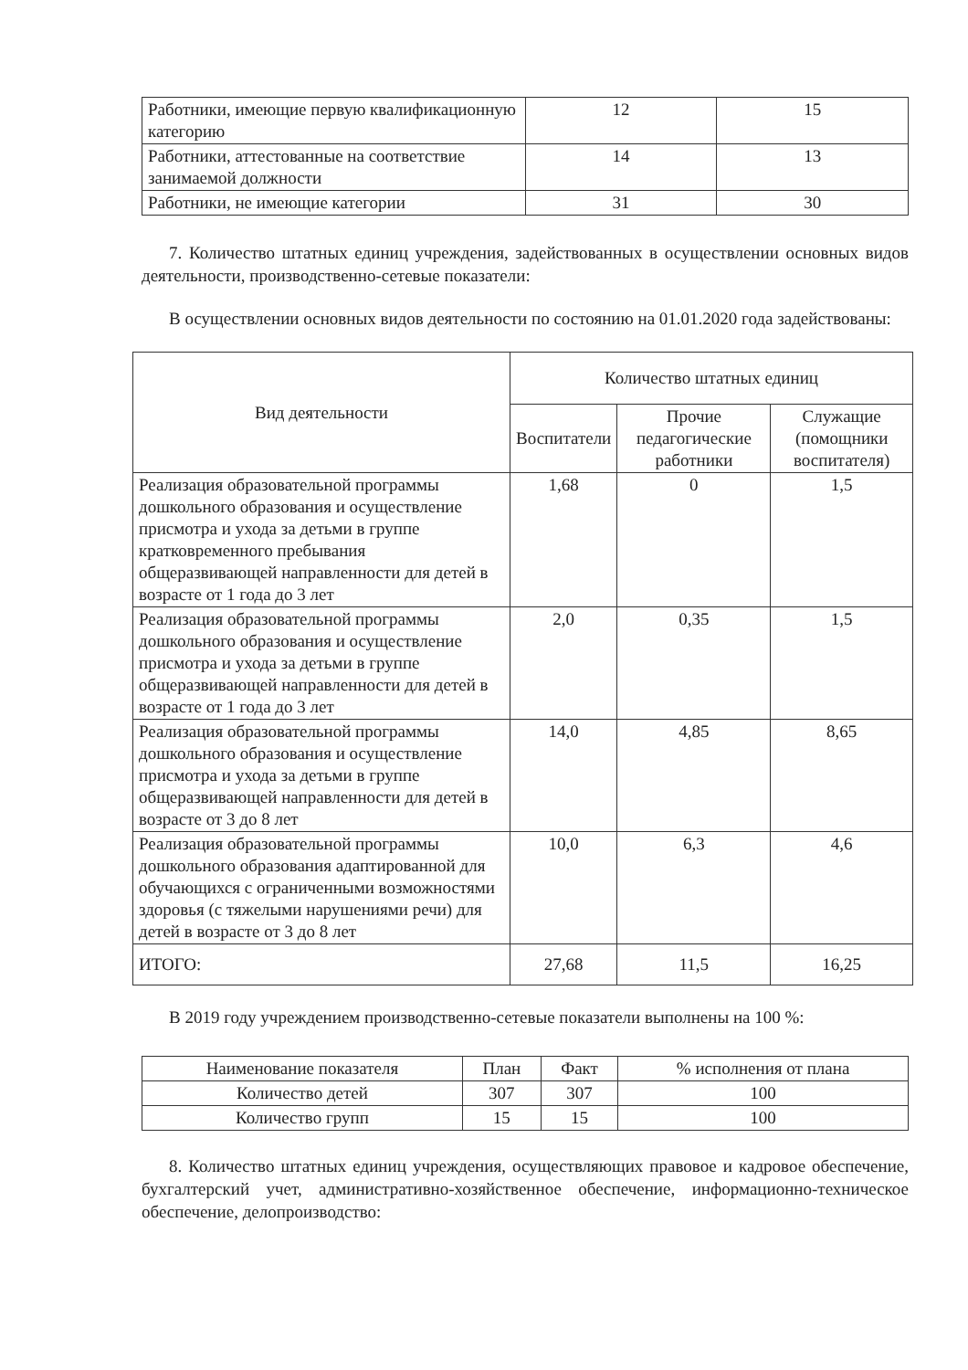| Работники, имеющие первую квалификационную категорию | 12 | 15 |
| Работники, аттестованные на соответствие занимаемой должности | 14 | 13 |
| Работники, не имеющие категории | 31 | 30 |
7. Количество штатных единиц учреждения, задействованных в осуществлении основных видов деятельности, производственно-сетевые показатели:
В осуществлении основных видов деятельности по состоянию на 01.01.2020 года задействованы:
| Вид деятельности | Количество штатных единиц | | |
| --- | --- | --- | --- |
| | Воспитатели | Прочие педагогические работники | Служащие (помощники воспитателя) |
| Реализация образовательной программы дошкольного образования и осуществление присмотра и ухода за детьми в группе кратковременного пребывания общеразвивающей направленности для детей в возрасте от 1 года до 3 лет | 1,68 | 0 | 1,5 |
| Реализация образовательной программы дошкольного образования и осуществление присмотра и ухода за детьми в группе общеразвивающей направленности для детей в возрасте от 1 года до 3 лет | 2,0 | 0,35 | 1,5 |
| Реализация образовательной программы дошкольного образования и осуществление присмотра и ухода за детьми в группе общеразвивающей направленности для детей в возрасте от 3 до 8 лет | 14,0 | 4,85 | 8,65 |
| Реализация образовательной программы дошкольного образования адаптированной для обучающихся с ограниченными возможностями здоровья (с тяжелыми нарушениями речи) для детей в возрасте от 3 до 8 лет | 10,0 | 6,3 | 4,6 |
| ИТОГО: | 27,68 | 11,5 | 16,25 |
В 2019 году учреждением производственно-сетевые показатели выполнены на 100 %:
| Наименование показателя | План | Факт | % исполнения от плана |
| Количество детей | 307 | 307 | 100 |
| Количество групп | 15 | 15 | 100 |
8. Количество штатных единиц учреждения, осуществляющих правовое и кадровое обеспечение, бухгалтерский учет, административно-хозяйственное обеспечение, информационно-техническое обеспечение, делопроизводство: